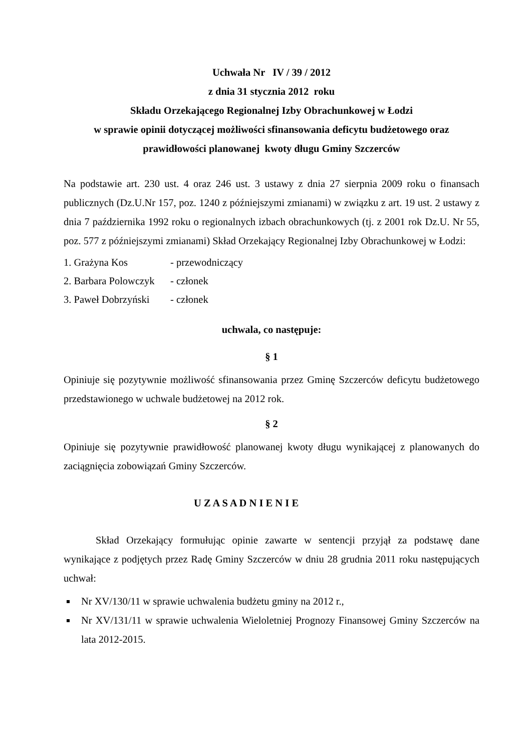Uchwała Nr IV / 39 / 2012
z dnia 31 stycznia 2012 roku
Składu Orzekającego Regionalnej Izby Obrachunkowej w Łodzi
w sprawie opinii dotyczącej możliwości sfinansowania deficytu budżetowego oraz
prawidłowości planowanej kwoty długu Gminy Szczerców
Na podstawie art. 230 ust. 4 oraz 246 ust. 3 ustawy z dnia 27 sierpnia 2009 roku o finansach publicznych (Dz.U.Nr 157, poz. 1240 z późniejszymi zmianami) w związku z art. 19 ust. 2 ustawy z dnia 7 października 1992 roku o regionalnych izbach obrachunkowych (tj. z 2001 rok Dz.U. Nr 55, poz. 577 z późniejszymi zmianami) Skład Orzekający Regionalnej Izby Obrachunkowej w Łodzi:
1. Grażyna Kos - przewodniczący
2. Barbara Polowczyk - członek
3. Paweł Dobrzyński - członek
uchwala, co następuje:
§ 1
Opiniuje się pozytywnie możliwość sfinansowania przez Gminę Szczerców deficytu budżetowego przedstawionego w uchwale budżetowej na 2012 rok.
§ 2
Opiniuje się pozytywnie prawidłowość planowanej kwoty długu wynikającej z planowanych do zaciągnięcia zobowiązań Gminy Szczerców.
U Z A S A D N I E N I E
Skład Orzekający formułując opinie zawarte w sentencji przyjął za podstawę dane wynikające z podjętych przez Radę Gminy Szczerców w dniu 28 grudnia 2011 roku następujących uchwał:
Nr XV/130/11 w sprawie uchwalenia budżetu gminy na 2012 r.,
Nr XV/131/11 w sprawie uchwalenia Wieloletniej Prognozy Finansowej Gminy Szczerców na lata 2012-2015.